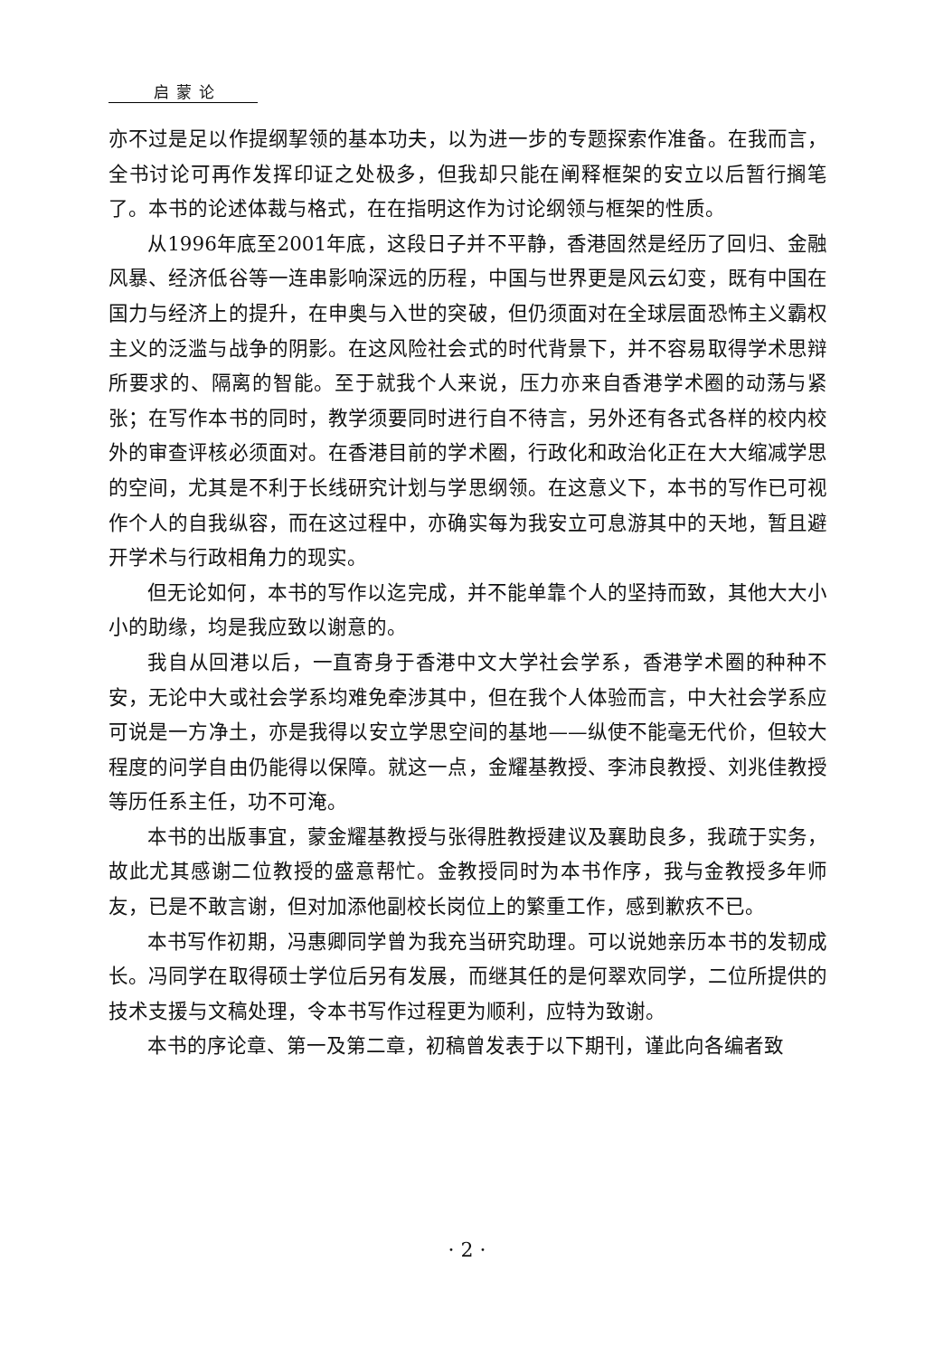启蒙论
亦不过是足以作提纲挈领的基本功夫，以为进一步的专题探索作准备。在我而言，全书讨论可再作发挥印证之处极多，但我却只能在阐释框架的安立以后暂行搁笔了。本书的论述体裁与格式，在在指明这作为讨论纲领与框架的性质。
从1996年底至2001年底，这段日子并不平静，香港固然是经历了回归、金融风暴、经济低谷等一连串影响深远的历程，中国与世界更是风云幻变，既有中国在国力与经济上的提升，在申奥与入世的突破，但仍须面对在全球层面恐怖主义霸权主义的泛滥与战争的阴影。在这风险社会式的时代背景下，并不容易取得学术思辩所要求的、隔离的智能。至于就我个人来说，压力亦来自香港学术圈的动荡与紧张；在写作本书的同时，教学须要同时进行自不待言，另外还有各式各样的校内校外的审查评核必须面对。在香港目前的学术圈，行政化和政治化正在大大缩减学思的空间，尤其是不利于长线研究计划与学思纲领。在这意义下，本书的写作已可视作个人的自我纵容，而在这过程中，亦确实每为我安立可息游其中的天地，暂且避开学术与行政相角力的现实。
但无论如何，本书的写作以迄完成，并不能单靠个人的坚持而致，其他大大小小的助缘，均是我应致以谢意的。
我自从回港以后，一直寄身于香港中文大学社会学系，香港学术圈的种种不安，无论中大或社会学系均难免牵涉其中，但在我个人体验而言，中大社会学系应可说是一方净土，亦是我得以安立学思空间的基地——纵使不能毫无代价，但较大程度的问学自由仍能得以保障。就这一点，金耀基教授、李沛良教授、刘兆佳教授等历任系主任，功不可淹。
本书的出版事宜，蒙金耀基教授与张得胜教授建议及襄助良多，我疏于实务，故此尤其感谢二位教授的盛意帮忙。金教授同时为本书作序，我与金教授多年师友，已是不敢言谢，但对加添他副校长岗位上的繁重工作，感到歉疚不已。
本书写作初期，冯惠卿同学曾为我充当研究助理。可以说她亲历本书的发韧成长。冯同学在取得硕士学位后另有发展，而继其任的是何翠欢同学，二位所提供的技术支援与文稿处理，令本书写作过程更为顺利，应特为致谢。
本书的序论章、第一及第二章，初稿曾发表于以下期刊，谨此向各编者致
· 2 ·